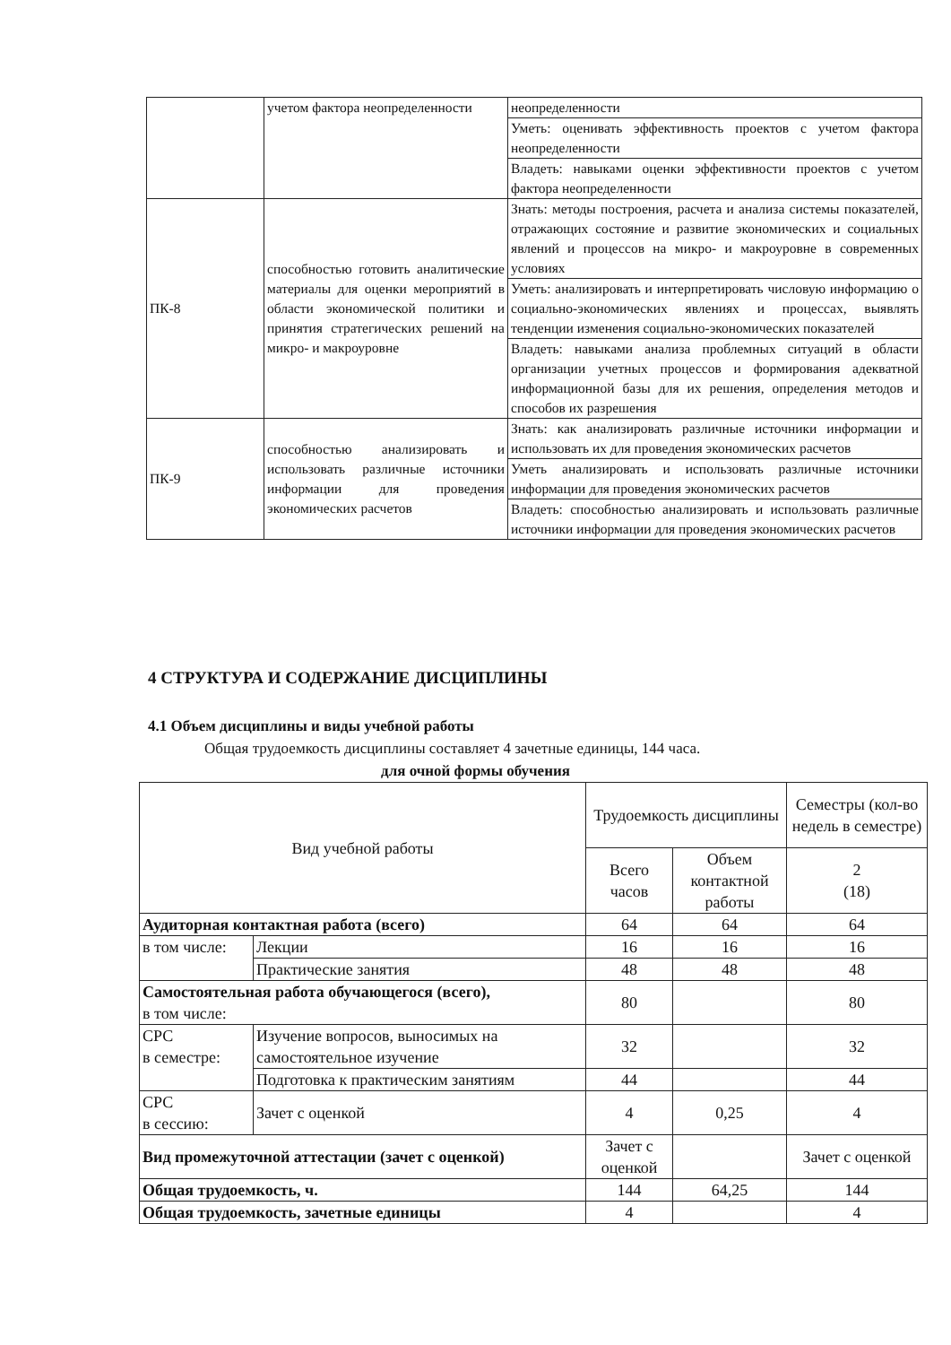| | учетом фактора неопределенности | неопределенности |
| | | Уметь: оценивать эффективность проектов с учетом фактора неопределенности |
| | | Владеть: навыками оценки эффективности проектов с учетом фактора неопределенности |
| ПК-8 | способностью готовить аналитические материалы для оценки мероприятий в области экономической политики и принятия стратегических решений на микро- и макроуровне | Знать: методы построения, расчета и анализа системы показателей, отражающих состояние и развитие экономических и социальных явлений и процессов на микро- и макроуровне в современных условиях |
| | | Уметь: анализировать и интерпретировать числовую информацию о социально-экономических явлениях и процессах, выявлять тенденции изменения социально-экономических показателей |
| | | Владеть: навыками анализа проблемных ситуаций в области организации учетных процессов и формирования адекватной информационной базы для их решения, определения методов и способов их разрешения |
| ПК-9 | способностью анализировать и использовать различные источники информации для проведения экономических расчетов | Знать: как анализировать различные источники информации и использовать их для проведения экономических расчетов |
| | | Уметь анализировать и использовать различные источники информации для проведения экономических расчетов |
| | | Владеть: способностью анализировать и использовать различные источники информации для проведения экономических расчетов |
4 СТРУКТУРА И СОДЕРЖАНИЕ ДИСЦИПЛИНЫ
4.1 Объем дисциплины и виды учебной работы
Общая трудоемкость дисциплины составляет 4 зачетные единицы, 144 часа.
для очной формы обучения
| Вид учебной работы | | Трудоемкость дисциплины | | Семестры (кол-во недель в семестре) |
| --- | --- | --- | --- | --- |
| | | Всего часов | Объем контактной работы | 2 (18) |
| Аудиторная контактная работа (всего) | | 64 | 64 | 64 |
| в том числе: | Лекции | 16 | 16 | 16 |
| | Практические занятия | 48 | 48 | 48 |
| Самостоятельная работа обучающегося (всего), в том числе: | | 80 | | 80 |
| СРС в семестре: | Изучение вопросов, выносимых на самостоятельное изучение | 32 | | 32 |
| | Подготовка к практическим занятиям | 44 | | 44 |
| СРС в сессию: | Зачет с оценкой | 4 | 0,25 | 4 |
| Вид промежуточной аттестации (зачет с оценкой) | | Зачет с оценкой | | Зачет с оценкой |
| Общая трудоемкость, ч. | | 144 | 64,25 | 144 |
| Общая трудоемкость, зачетные единицы | | 4 | | 4 |